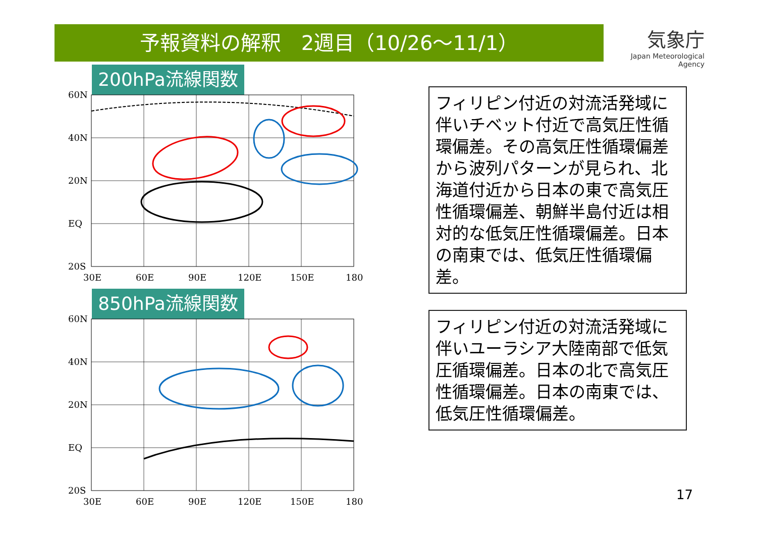予報資料の解釈　2週目（10/26～11/1）
気象庁
Japan Meteorological Agency
200hPa流線関数
60N
40N
20N
EQ
20S
30E
60E
90E
120E
150E
180
850hPa流線関数
60N
40N
20N
EQ
20S
30E
60E
90E
120E
150E
180
フィリピン付近の対流活発域に伴いチベット付近で高気圧性循環偏差。その高気圧性循環偏差から波列パターンが見られ、北海道付近から日本の東で高気圧性循環偏差、朝鮮半島付近は相対的な低気圧性循環偏差。日本の南東では、低気圧性循環偏差。
フィリピン付近の対流活発域に伴いユーラシア大陸南部で低気圧循環偏差。日本の北で高気圧性循環偏差。日本の南東では、低気圧性循環偏差。
17